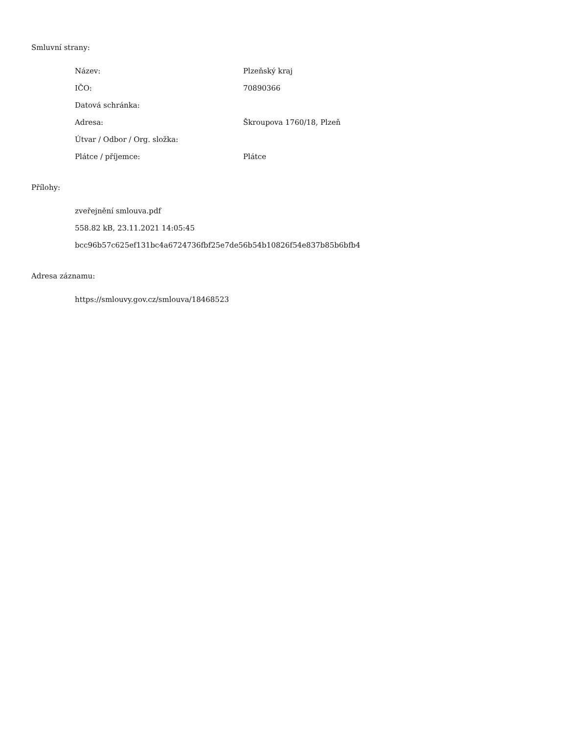Smluvní strany:
| Název: | Plzeňský kraj |
| IČO: | 70890366 |
| Datová schránka: | |
| Adresa: | Škroupova 1760/18, Plzeň |
| Útvar / Odbor / Org. složka: | |
| Plátce / příjemce: | Plátce |
Přílohy:
zveřejnění smlouva.pdf
558.82 kB, 23.11.2021 14:05:45
bcc96b57c625ef131bc4a6724736fbf25e7de56b54b10826f54e837b85b6bfb4
Adresa záznamu:
https://smlouvy.gov.cz/smlouva/18468523